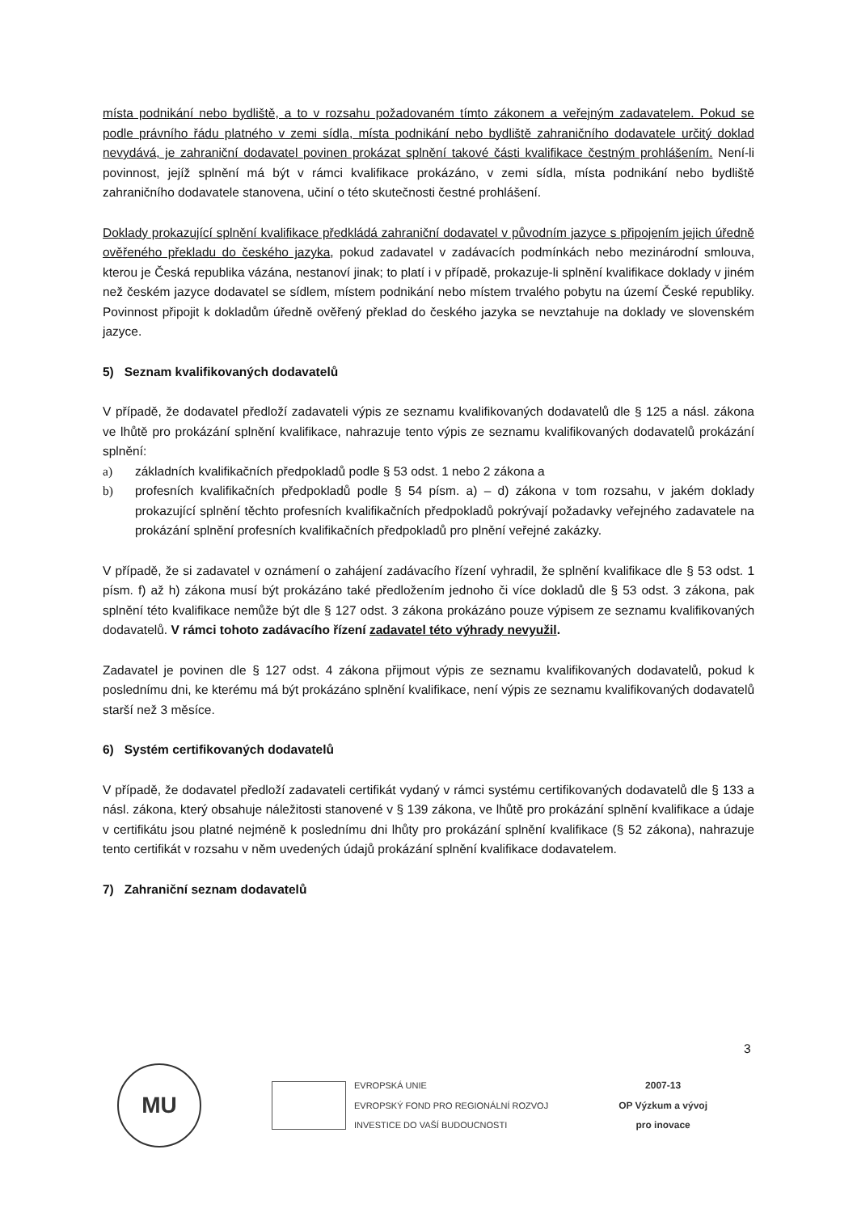místa podnikání nebo bydliště, a to v rozsahu požadovaném tímto zákonem a veřejným zadavatelem. Pokud se podle právního řádu platného v zemi sídla, místa podnikání nebo bydliště zahraničního dodavatele určitý doklad nevydává, je zahraniční dodavatel povinen prokázat splnění takové části kvalifikace čestným prohlášením. Není-li povinnost, jejíž splnění má být v rámci kvalifikace prokázáno, v zemi sídla, místa podnikání nebo bydliště zahraničního dodavatele stanovena, učiní o této skutečnosti čestné prohlášení.
Doklady prokazující splnění kvalifikace předkládá zahraniční dodavatel v původním jazyce s připojením jejich úředně ověřeného překladu do českého jazyka, pokud zadavatel v zadávacích podmínkách nebo mezinárodní smlouva, kterou je Česká republika vázána, nestanoví jinak; to platí i v případě, prokazuje-li splnění kvalifikace doklady v jiném než českém jazyce dodavatel se sídlem, místem podnikání nebo místem trvalého pobytu na území České republiky. Povinnost připojit k dokladům úředně ověřený překlad do českého jazyka se nevztahuje na doklady ve slovenském jazyce.
5) Seznam kvalifikovaných dodavatelů
V případě, že dodavatel předloží zadavateli výpis ze seznamu kvalifikovaných dodavatelů dle § 125 a násl. zákona ve lhůtě pro prokázání splnění kvalifikace, nahrazuje tento výpis ze seznamu kvalifikovaných dodavatelů prokázání splnění:
a) základních kvalifikačních předpokladů podle § 53 odst. 1 nebo 2 zákona a
b) profesních kvalifikačních předpokladů podle § 54 písm. a) – d) zákona v tom rozsahu, v jakém doklady prokazující splnění těchto profesních kvalifikačních předpokladů pokrývají požadavky veřejného zadavatele na prokázání splnění profesních kvalifikačních předpokladů pro plnění veřejné zakázky.
V případě, že si zadavatel v oznámení o zahájení zadávacího řízení vyhradil, že splnění kvalifikace dle § 53 odst. 1 písm. f) až h) zákona musí být prokázáno také předložením jednoho či více dokladů dle § 53 odst. 3 zákona, pak splnění této kvalifikace nemůže být dle § 127 odst. 3 zákona prokázáno pouze výpisem ze seznamu kvalifikovaných dodavatelů. V rámci tohoto zadávacího řízení zadavatel této výhrady nevyužil.
Zadavatel je povinen dle § 127 odst. 4 zákona přijmout výpis ze seznamu kvalifikovaných dodavatelů, pokud k poslednímu dni, ke kterému má být prokázáno splnění kvalifikace, není výpis ze seznamu kvalifikovaných dodavatelů starší než 3 měsíce.
6) Systém certifikovaných dodavatelů
V případě, že dodavatel předloží zadavateli certifikát vydaný v rámci systému certifikovaných dodavatelů dle § 133 a násl. zákona, který obsahuje náležitosti stanovené v § 139 zákona, ve lhůtě pro prokázání splnění kvalifikace a údaje v certifikátu jsou platné nejméně k poslednímu dni lhůty pro prokázání splnění kvalifikace (§ 52 zákona), nahrazuje tento certifikát v rozsahu v něm uvedených údajů prokázání splnění kvalifikace dodavatelem.
7) Zahraniční seznam dodavatelů
3
MU
EVROPSKÁ UNIE
EVROPSKÝ FOND PRO REGIONÁLNÍ ROZVOJ
INVESTICE DO VAŠÍ BUDOUCNOSTI
2007-13
OP Výzkum a vývoj
pro inovace